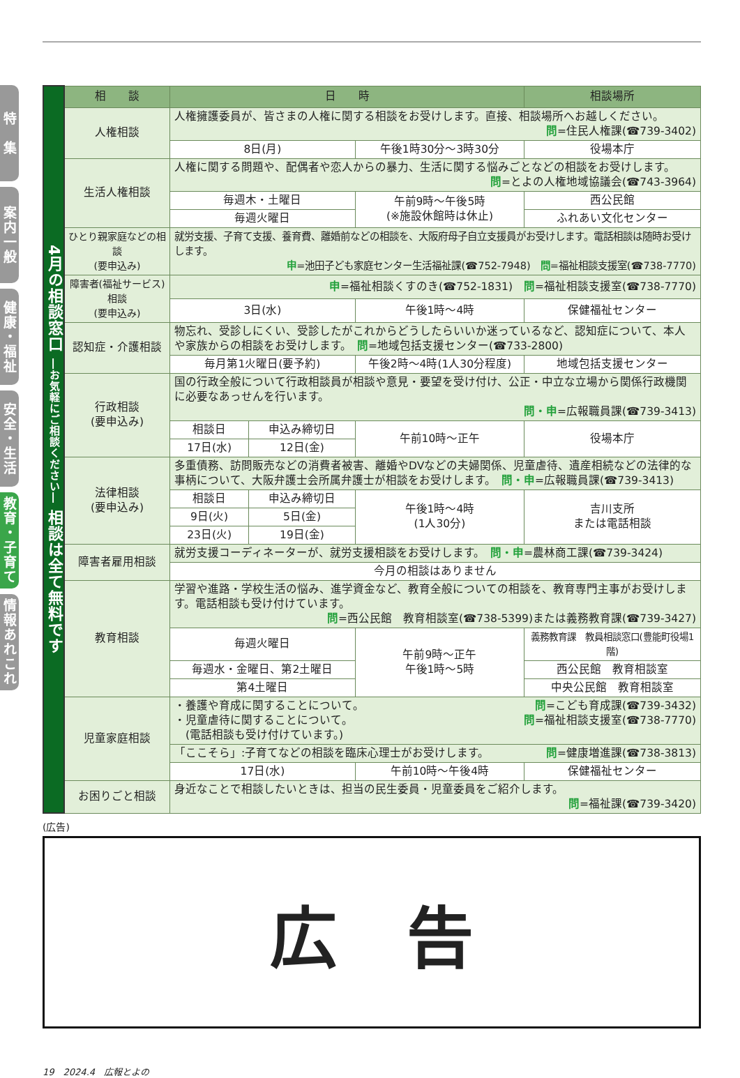特　集
案内一般
健康・福祉
安全・生活
教育・子育て
情報あれこれ
| 4月の相談窓口 ―お気軽にご相談ください― 相談は全て無料です | 相 談 | 日 時 | | | 相談場所 |
| | 人権相談 | 人権擁護委員が、皆さまの人権に関する相談をお受けします。直接、相談場所へお越しください。 問 =住民人権課(☎739-3402) | | | |
| | | 8日(月) | | 午後1時30分～3時30分 | 役場本庁 |
| | 生活人権相談 | 人権に関する問題や、配偶者や恋人からの暴力、生活に関する悩みごとなどの相談をお受けします。 問 =とよの人権地域協議会(☎743-3964) | | | |
| | | 毎週木・土曜日 | | 午前9時～午後5時 (※施設休館時は休止) | 西公民館 |
| | | 毎週火曜日 | | | ふれあい文化センター |
| | ひとり親家庭などの相談 (要申込み) | 就労支援、子育て支援、養育費、離婚前などの相談を、大阪府母子自立支援員がお受けします。電話相談は随時お受けします。 申 =池田子ども家庭センター生活福祉課(☎752-7948) 問 =福祉相談支援室(☎738-7770) | | | |
| | 障害者(福祉サービス)相談 (要申込み) | 申 =福祉相談くすのき(☎752-1831) 問 =福祉相談支援室(☎738-7770) | | | |
| | | 3日(水) | | 午後1時～4時 | 保健福祉センター |
| | 認知症・介護相談 | 物忘れ、受診しにくい、受診したがこれからどうしたらいいか迷っているなど、認知症について、本人や家族からの相談をお受けします。 問 =地域包括支援センター(☎733-2800) | | | |
| | | 毎月第1火曜日(要予約) | | 午後2時～4時(1人30分程度) | 地域包括支援センター |
| | 行政相談 (要申込み) | 国の行政全般について行政相談員が相談や意見・要望を受け付け、公正・中立な立場から関係行政機関に必要なあっせんを行います。 問・申 =広報職員課(☎739-3413) | | | |
| | | 相談日 | 申込み締切日 | 午前10時～正午 | 役場本庁 |
| | | 17日(水) | 12日(金) | | |
| | 法律相談 (要申込み) | 多重債務、訪問販売などの消費者被害、離婚やDVなどの夫婦関係、児童虐待、遺産相続などの法律的な事柄について、大阪弁護士会所属弁護士が相談をお受けします。 問・申 =広報職員課(☎739-3413) | | | |
| | | 相談日 | 申込み締切日 | 午後1時～4時 (1人30分) | 吉川支所 または電話相談 |
| | | 9日(火) | 5日(金) | | |
| | | 23日(火) | 19日(金) | | |
| | 障害者雇用相談 | 就労支援コーディネーターが、就労支援相談をお受けします。 問・申 =農林商工課(☎739-3424) | | | |
| | | 今月の相談はありません | | | |
| | 教育相談 | 学習や進路・学校生活の悩み、進学資金など、教育全般についての相談を、教育専門主事がお受けします。電話相談も受け付けています。 問 =西公民館 教育相談室(☎738-5399)または義務教育課(☎739-3427) | | | |
| | | 毎週火曜日 | | 午前9時～正午 午後1時～5時 | 義務教育課 教員相談窓口(豊能町役場1階) |
| | | 毎週水・金曜日、第2土曜日 | | | 西公民館 教育相談室 |
| | | 第4土曜日 | | | 中央公民館 教育相談室 |
| | 児童家庭相談 | ・養護や育成に関することについて。 問 =こども育成課(☎739-3432) ・児童虐待に関することについて。 問 =福祉相談支援室(☎738-7770) (電話相談も受け付けています。) | | | |
| | | 「ここそら」:子育てなどの相談を臨床心理士がお受けします。 問 =健康増進課(☎738-3813) | | | |
| | | 17日(水) | | 午前10時～午後4時 | 保健福祉センター |
| | お困りごと相談 | 身近なことで相談したいときは、担当の民生委員・児童委員をご紹介します。 問 =福祉課(☎739-3420) | | | |
(広告)
広告
19　2024.4　広報とよの